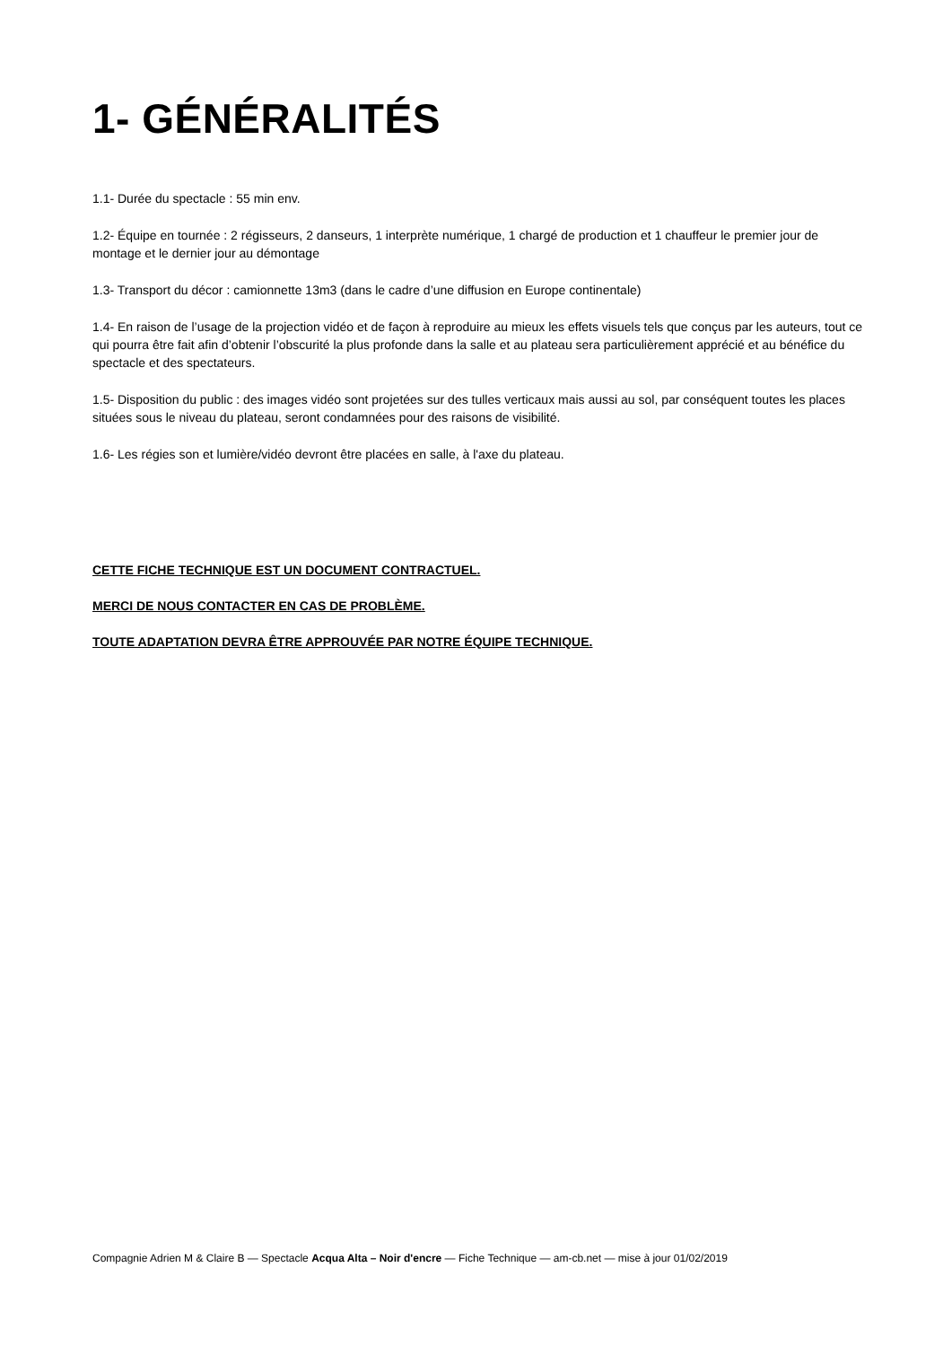1- GÉNÉRALITÉS
1.1- Durée du spectacle : 55 min env.
1.2- Équipe en tournée : 2 régisseurs, 2 danseurs, 1 interprète numérique, 1 chargé de production et 1 chauffeur le premier jour de montage et le dernier jour au démontage
1.3- Transport du décor : camionnette 13m3 (dans le cadre d’une diffusion en Europe continentale)
1.4- En raison de l’usage de la projection vidéo et de façon à reproduire au mieux les effets visuels tels que conçus par les auteurs, tout ce qui pourra être fait afin d’obtenir l’obscurité la plus profonde dans la salle et au plateau sera particulièrement apprécié et au bénéfice du spectacle et des spectateurs.
1.5- Disposition du public : des images vidéo sont projetées sur des tulles verticaux mais aussi au sol, par conséquent toutes les places situées sous le niveau du plateau, seront condamnées pour des raisons de visibilité.
1.6- Les régies son et lumière/vidéo devront être placées en salle, à l'axe du plateau.
CETTE FICHE TECHNIQUE EST UN DOCUMENT CONTRACTUEL.
MERCI DE NOUS CONTACTER EN CAS DE PROBLÈME.
TOUTE ADAPTATION DEVRA ÊTRE APPROUVÉE PAR NOTRE ÉQUIPE TECHNIQUE.
Compagnie Adrien M & Claire B — Spectacle Acqua Alta – Noir d'encre — Fiche Technique — am-cb.net — mise à jour 01/02/2019